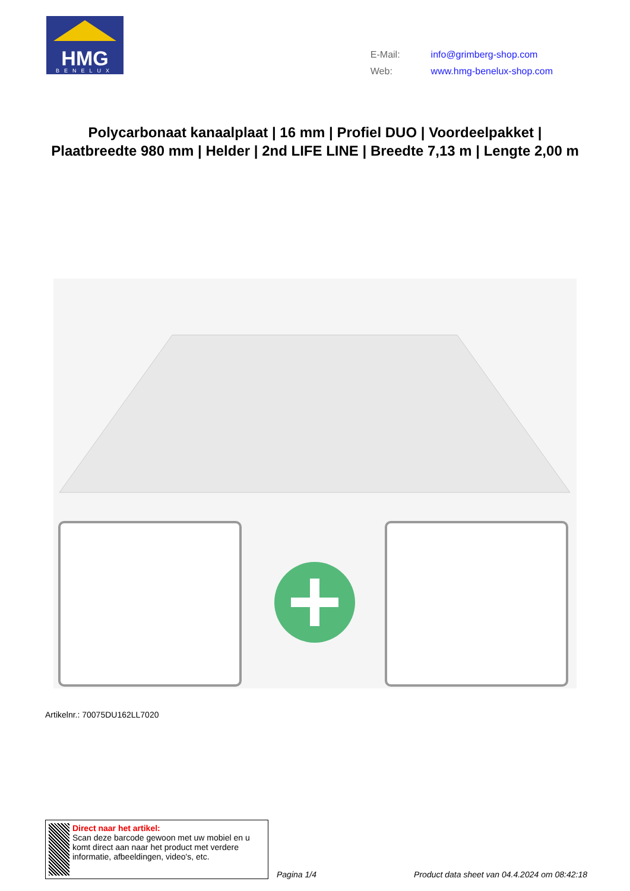HMG
BENELUX
| E-Mail: | info@grimberg-shop.com |
| Web: | www.hmg-benelux-shop.com |
Polycarbonaat kanaalplaat | 16 mm | Profiel DUO | Voordeelpakket | Plaatbreedte 980 mm | Helder | 2nd LIFE LINE | Breedte 7,13 m | Lengte 2,00 m
Artikelnr.: 70075DU162LL7020
Direct naar het artikel:
Scan deze barcode gewoon met uw mobiel en u komt direct aan naar het product met verdere informatie, afbeeldingen, video's, etc.
Pagina 1/4 Product data sheet van 04.4.2024 om 08:42:18